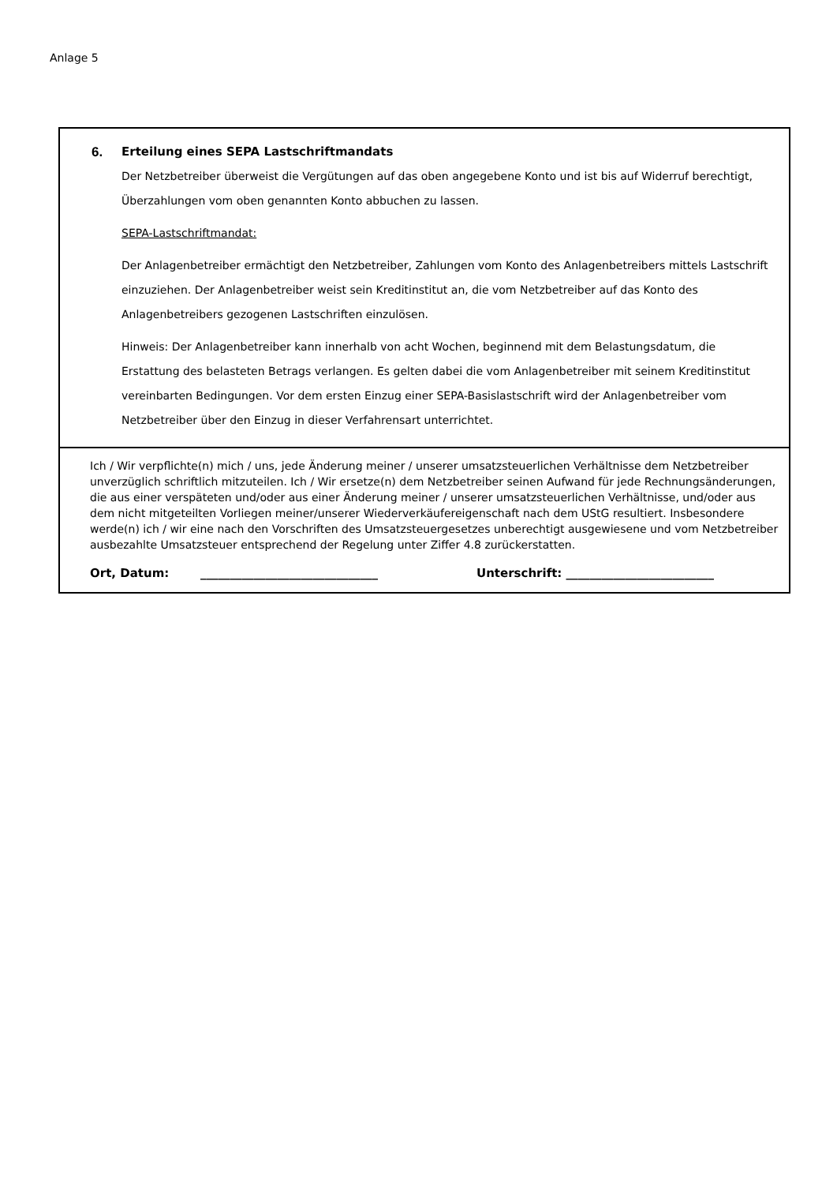Anlage 5
6. Erteilung eines SEPA Lastschriftmandats
Der Netzbetreiber überweist die Vergütungen auf das oben angegebene Konto und ist bis auf Widerruf berechtigt, Überzahlungen vom oben genannten Konto abbuchen zu lassen.
SEPA-Lastschriftmandat:
Der Anlagenbetreiber ermächtigt den Netzbetreiber, Zahlungen vom Konto des Anlagenbetreibers mittels Lastschrift einzuziehen. Der Anlagenbetreiber weist sein Kreditinstitut an, die vom Netzbetreiber auf das Konto des Anlagenbetreibers gezogenen Lastschriften einzulösen.
Hinweis: Der Anlagenbetreiber kann innerhalb von acht Wochen, beginnend mit dem Belastungsdatum, die Erstattung des belasteten Betrags verlangen. Es gelten dabei die vom Anlagenbetreiber mit seinem Kreditinstitut vereinbarten Bedingungen. Vor dem ersten Einzug einer SEPA-Basislastschrift wird der Anlagenbetreiber vom Netzbetreiber über den Einzug in dieser Verfahrensart unterrichtet.
Ich / Wir verpflichte(n) mich / uns, jede Änderung meiner / unserer umsatzsteuerlichen Verhältnisse dem Netzbetreiber unverzüglich schriftlich mitzuteilen. Ich / Wir ersetze(n) dem Netzbetreiber seinen Aufwand für jede Rechnungsänderungen, die aus einer verspäteten und/oder aus einer Änderung meiner / unserer umsatzsteuerlichen Verhältnisse, und/oder aus dem nicht mitgeteilten Vorliegen meiner/unserer Wiederverkäufereigenschaft nach dem UStG resultiert. Insbesondere werde(n) ich / wir eine nach den Vorschriften des Umsatzsteuergesetzes unberechtigt ausgewiesene und vom Netzbetreiber ausbezahlte Umsatzsteuer entsprechend der Regelung unter Ziffer 4.8 zurückerstatten.
Ort, Datum: ______________________________ Unterschrift: _________________________